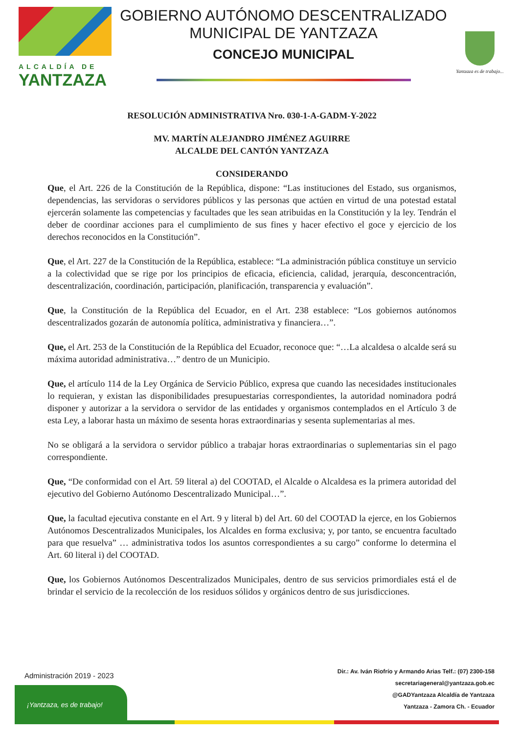ALCALDÍA DE
YANTZAZA
GOBIERNO AUTÓNOMO DESCENTRALIZADO
MUNICIPAL DE YANTZAZA
CONCEJO MUNICIPAL
Yantzaza es de trabajo...
RESOLUCIÓN ADMINISTRATIVA Nro. 030-1-A-GADM-Y-2022
MV. MARTÍN ALEJANDRO JIMÉNEZ AGUIRRE
ALCALDE DEL CANTÓN YANTZAZA
CONSIDERANDO
Que, el Art. 226 de la Constitución de la República, dispone: “Las instituciones del Estado, sus organismos, dependencias, las servidoras o servidores públicos y las personas que actúen en virtud de una potestad estatal ejercerán solamente las competencias y facultades que les sean atribuidas en la Constitución y la ley. Tendrán el deber de coordinar acciones para el cumplimiento de sus fines y hacer efectivo el goce y ejercicio de los derechos reconocidos en la Constitución”.
Que, el Art. 227 de la Constitución de la República, establece: “La administración pública constituye un servicio a la colectividad que se rige por los principios de eficacia, eficiencia, calidad, jerarquía, desconcentración, descentralización, coordinación, participación, planificación, transparencia y evaluación”.
Que, la Constitución de la República del Ecuador, en el Art. 238 establece: “Los gobiernos autónomos descentralizados gozarán de autonomía política, administrativa y financiera…”.
Que, el Art. 253 de la Constitución de la República del Ecuador, reconoce que: “…La alcaldesa o alcalde será su máxima autoridad administrativa…” dentro de un Municipio.
Que, el artículo 114 de la Ley Orgánica de Servicio Público, expresa que cuando las necesidades institucionales lo requieran, y existan las disponibilidades presupuestarias correspondientes, la autoridad nominadora podrá disponer y autorizar a la servidora o servidor de las entidades y organismos contemplados en el Artículo 3 de esta Ley, a laborar hasta un máximo de sesenta horas extraordinarias y sesenta suplementarias al mes.
No se obligará a la servidora o servidor público a trabajar horas extraordinarias o suplementarias sin el pago correspondiente.
Que, “De conformidad con el Art. 59 literal a) del COOTAD, el Alcalde o Alcaldesa es la primera autoridad del ejecutivo del Gobierno Autónomo Descentralizado Municipal…”.
Que, la facultad ejecutiva constante en el Art. 9 y literal b) del Art. 60 del COOTAD la ejerce, en los Gobiernos Autónomos Descentralizados Municipales, los Alcaldes en forma exclusiva; y, por tanto, se encuentra facultado para que resuelva” … administrativa todos los asuntos correspondientes a su cargo” conforme lo determina el Art. 60 literal i) del COOTAD.
Que, los Gobiernos Autónomos Descentralizados Municipales, dentro de sus servicios primordiales está el de brindar el servicio de la recolección de los residuos sólidos y orgánicos dentro de sus jurisdicciones.
Administración 2019 - 2023
¡Yantzaza, es de trabajo!
Dir.: Av. Iván Riofrío y Armando Arias Telf.: (07) 2300-158
secretariageneral@yantzaza.gob.ec
@GADYantzaza Alcaldía de Yantzaza
Yantzaza - Zamora Ch. - Ecuador